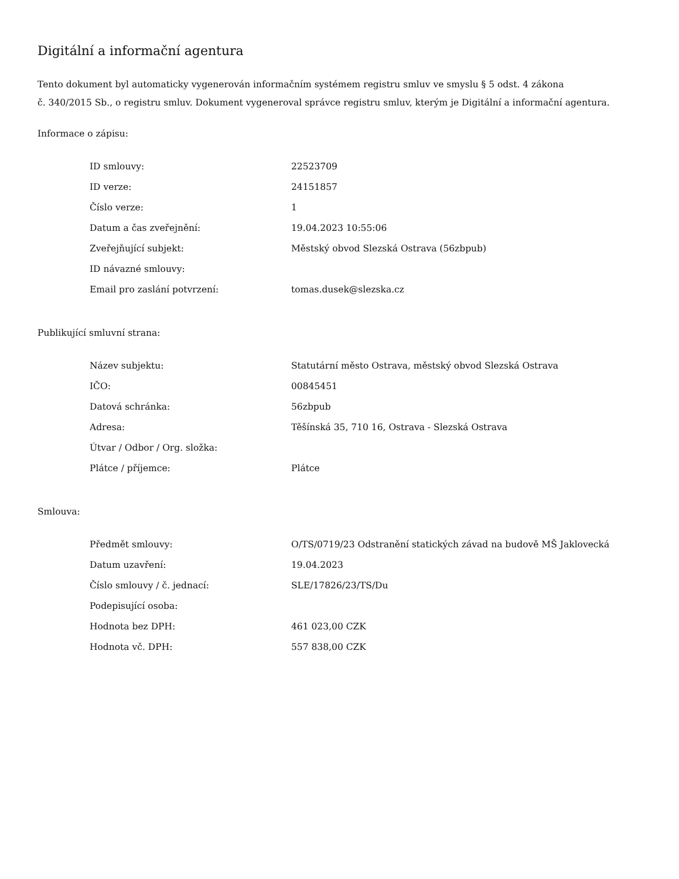Digitální a informační agentura
Tento dokument byl automaticky vygenerován informačním systémem registru smluv ve smyslu § 5 odst. 4 zákona
č. 340/2015 Sb., o registru smluv. Dokument vygeneroval správce registru smluv, kterým je Digitální a informační agentura.
Informace o zápisu:
| ID smlouvy: | 22523709 |
| ID verze: | 24151857 |
| Číslo verze: | 1 |
| Datum a čas zveřejnění: | 19.04.2023 10:55:06 |
| Zveřejňující subjekt: | Městský obvod Slezská Ostrava (56zbpub) |
| ID návazné smlouvy: | |
| Email pro zaslání potvrzení: | tomas.dusek@slezska.cz |
Publikující smluvní strana:
| Název subjektu: | Statutární město Ostrava, městský obvod Slezská Ostrava |
| IČO: | 00845451 |
| Datová schránka: | 56zbpub |
| Adresa: | Těšínská 35, 710 16, Ostrava - Slezská Ostrava |
| Útvar / Odbor / Org. složka: | |
| Plátce / příjemce: | Plátce |
Smlouva:
| Předmět smlouvy: | O/TS/0719/23 Odstranění statických závad na budově MŠ Jaklovecká |
| Datum uzavření: | 19.04.2023 |
| Číslo smlouvy / č. jednací: | SLE/17826/23/TS/Du |
| Podepisující osoba: | |
| Hodnota bez DPH: | 461 023,00 CZK |
| Hodnota vč. DPH: | 557 838,00 CZK |